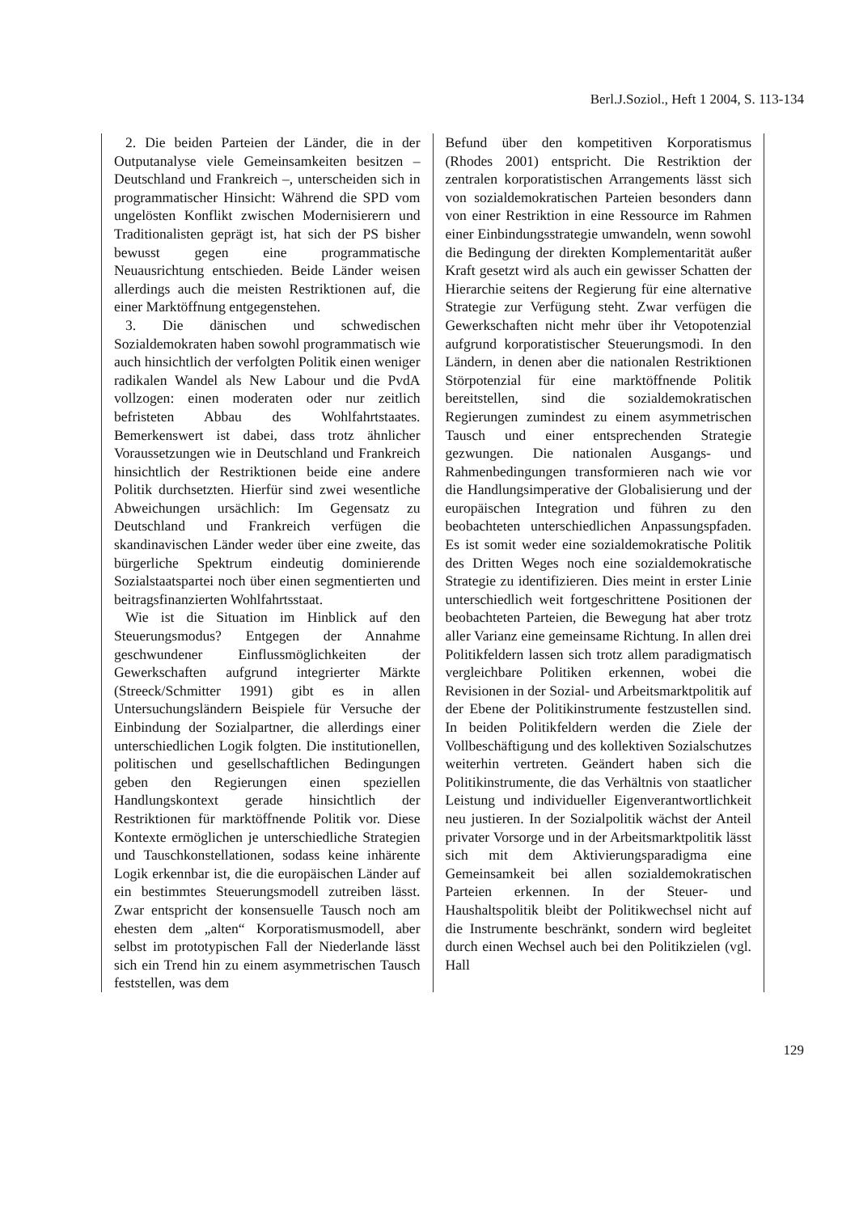Berl.J.Soziol., Heft 1 2004, S. 113-134
2. Die beiden Parteien der Länder, die in der Outputanalyse viele Gemeinsamkeiten besitzen – Deutschland und Frankreich –, unterscheiden sich in programmatischer Hinsicht: Während die SPD vom ungelösten Konflikt zwischen Modernisierern und Traditionalisten geprägt ist, hat sich der PS bisher bewusst gegen eine programmatische Neuausrichtung entschieden. Beide Länder weisen allerdings auch die meisten Restriktionen auf, die einer Marktöffnung entgegenstehen.
3. Die dänischen und schwedischen Sozialdemokraten haben sowohl programmatisch wie auch hinsichtlich der verfolgten Politik einen weniger radikalen Wandel als New Labour und die PvdA vollzogen: einen moderaten oder nur zeitlich befristeten Abbau des Wohlfahrtstaates. Bemerkenswert ist dabei, dass trotz ähnlicher Voraussetzungen wie in Deutschland und Frankreich hinsichtlich der Restriktionen beide eine andere Politik durchsetzten. Hierfür sind zwei wesentliche Abweichungen ursächlich: Im Gegensatz zu Deutschland und Frankreich verfügen die skandinavischen Länder weder über eine zweite, das bürgerliche Spektrum eindeutig dominierende Sozialstaatspartei noch über einen segmentierten und beitragsfinanzierten Wohlfahrtsstaat.
Wie ist die Situation im Hinblick auf den Steuerungsmodus? Entgegen der Annahme geschwundener Einflussmöglichkeiten der Gewerkschaften aufgrund integrierter Märkte (Streeck/Schmitter 1991) gibt es in allen Untersuchungsländern Beispiele für Versuche der Einbindung der Sozialpartner, die allerdings einer unterschiedlichen Logik folgten. Die institutionellen, politischen und gesellschaftlichen Bedingungen geben den Regierungen einen speziellen Handlungskontext gerade hinsichtlich der Restriktionen für marktöffnende Politik vor. Diese Kontexte ermöglichen je unterschiedliche Strategien und Tauschkonstellationen, sodass keine inhärente Logik erkennbar ist, die die europäischen Länder auf ein bestimmtes Steuerungsmodell zutreiben lässt. Zwar entspricht der konsensuelle Tausch noch am ehesten dem „alten“ Korporatismusmodell, aber selbst im prototypischen Fall der Niederlande lässt sich ein Trend hin zu einem asymmetrischen Tausch feststellen, was dem
Befund über den kompetitiven Korporatismus (Rhodes 2001) entspricht. Die Restriktion der zentralen korporatistischen Arrangements lässt sich von sozialdemokratischen Parteien besonders dann von einer Restriktion in eine Ressource im Rahmen einer Einbindungsstrategie umwandeln, wenn sowohl die Bedingung der direkten Komplementarität außer Kraft gesetzt wird als auch ein gewisser Schatten der Hierarchie seitens der Regierung für eine alternative Strategie zur Verfügung steht. Zwar verfügen die Gewerkschaften nicht mehr über ihr Vetopotenzial aufgrund korporatistischer Steuerungsmodi. In den Ländern, in denen aber die nationalen Restriktionen Störpotenzial für eine marktöffnende Politik bereitstellen, sind die sozialdemokratischen Regierungen zumindest zu einem asymmetrischen Tausch und einer entsprechenden Strategie gezwungen. Die nationalen Ausgangs- und Rahmenbedingungen transformieren nach wie vor die Handlungsimperative der Globalisierung und der europäischen Integration und führen zu den beobachteten unterschiedlichen Anpassungspfaden. Es ist somit weder eine sozialdemokratische Politik des Dritten Weges noch eine sozialdemokratische Strategie zu identifizieren. Dies meint in erster Linie unterschiedlich weit fortgeschrittene Positionen der beobachteten Parteien, die Bewegung hat aber trotz aller Varianz eine gemeinsame Richtung. In allen drei Politikfeldern lassen sich trotz allem paradigmatisch vergleichbare Politiken erkennen, wobei die Revisionen in der Sozial- und Arbeitsmarktpolitik auf der Ebene der Politikinstrumente festzustellen sind. In beiden Politikfeldern werden die Ziele der Vollbeschäftigung und des kollektiven Sozialschutzes weiterhin vertreten. Geändert haben sich die Politikinstrumente, die das Verhältnis von staatlicher Leistung und individueller Eigenverantwortlichkeit neu justieren. In der Sozialpolitik wächst der Anteil privater Vorsorge und in der Arbeitsmarktpolitik lässt sich mit dem Aktivierungsparadigma eine Gemeinsamkeit bei allen sozialdemokratischen Parteien erkennen. In der Steuer- und Haushaltspolitik bleibt der Politikwechsel nicht auf die Instrumente beschränkt, sondern wird begleitet durch einen Wechsel auch bei den Politikzielen (vgl. Hall
129